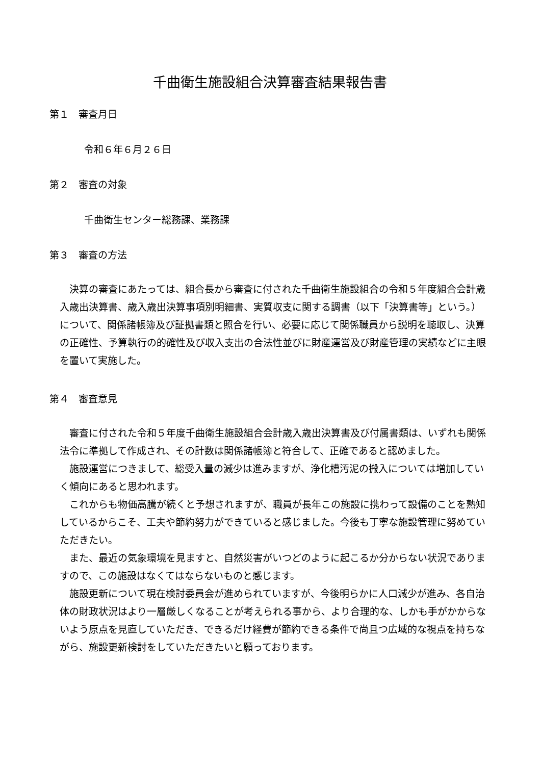千曲衛生施設組合決算審査結果報告書
第１　審査月日
令和６年６月２６日
第２　審査の対象
千曲衛生センター総務課、業務課
第３　審査の方法
決算の審査にあたっては、組合長から審査に付された千曲衛生施設組合の令和５年度組合会計歳入歳出決算書、歳入歳出決算事項別明細書、実質収支に関する調書（以下「決算書等」という。）について、関係諸帳簿及び証拠書類と照合を行い、必要に応じて関係職員から説明を聴取し、決算の正確性、予算執行の的確性及び収入支出の合法性並びに財産運営及び財産管理の実績などに主眼を置いて実施した。
第４　審査意見
審査に付された令和５年度千曲衛生施設組合会計歳入歳出決算書及び付属書類は、いずれも関係法令に準拠して作成され、その計数は関係諸帳簿と符合して、正確であると認めました。
施設運営につきまして、総受入量の減少は進みますが、浄化槽汚泥の搬入については増加していく傾向にあると思われます。
これからも物価高騰が続くと予想されますが、職員が長年この施設に携わって設備のことを熟知しているからこそ、工夫や節約努力ができていると感じました。今後も丁寧な施設管理に努めていただきたい。
また、最近の気象環境を見ますと、自然災害がいつどのように起こるか分からない状況でありますので、この施設はなくてはならないものと感じます。
施設更新について現在検討委員会が進められていますが、今後明らかに人口減少が進み、各自治体の財政状況はより一層厳しくなることが考えられる事から、より合理的な、しかも手がかからないよう原点を見直していただき、できるだけ経費が節約できる条件で尚且つ広域的な視点を持ちながら、施設更新検討をしていただきたいと願っております。